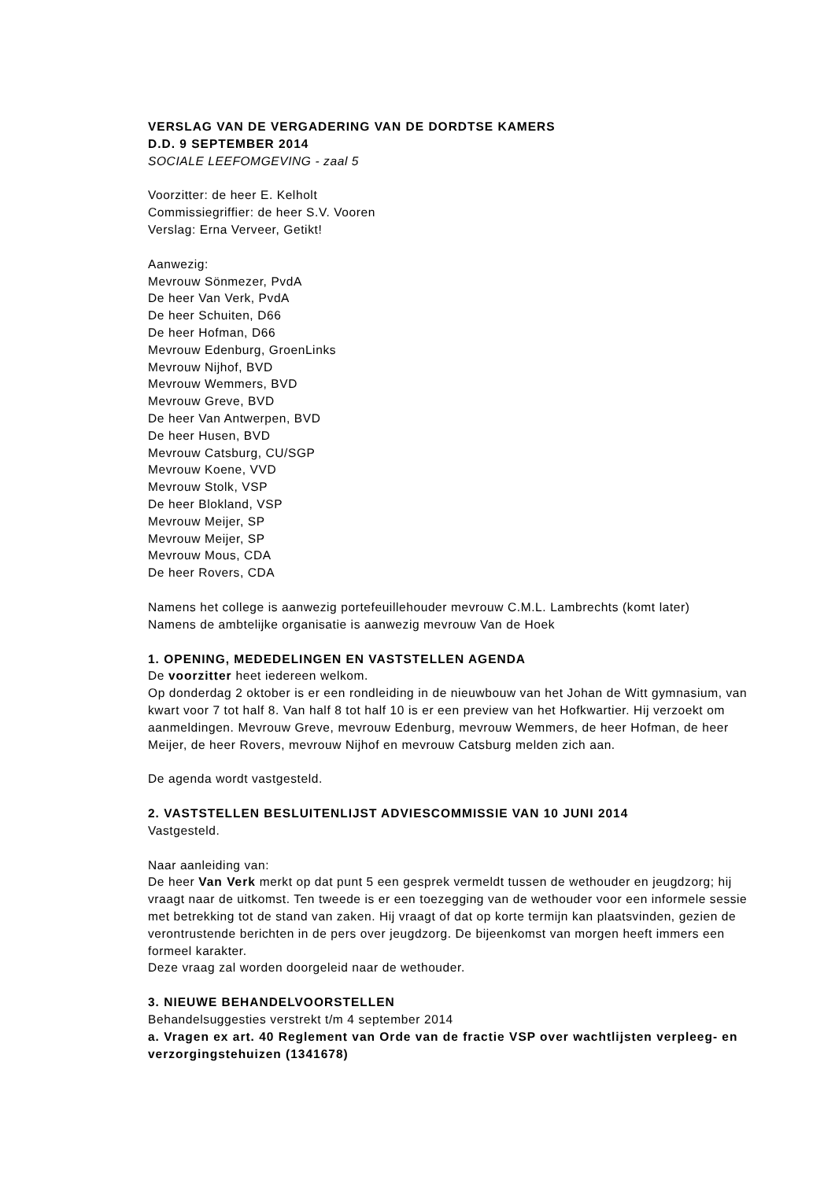VERSLAG VAN DE VERGADERING VAN DE DORDTSE KAMERS
D.D. 9 SEPTEMBER 2014
SOCIALE LEEFOMGEVING - zaal 5
Voorzitter: de heer E. Kelholt
Commissiegriffier: de heer S.V. Vooren
Verslag: Erna Verveer, Getikt!
Aanwezig:
Mevrouw Sönmezer, PvdA
De heer Van Verk, PvdA
De heer Schuiten, D66
De heer Hofman, D66
Mevrouw Edenburg, GroenLinks
Mevrouw Nijhof, BVD
Mevrouw Wemmers, BVD
Mevrouw Greve, BVD
De heer Van Antwerpen, BVD
De heer Husen, BVD
Mevrouw Catsburg, CU/SGP
Mevrouw Koene, VVD
Mevrouw Stolk, VSP
De heer Blokland, VSP
Mevrouw Meijer, SP
Mevrouw Meijer, SP
Mevrouw Mous, CDA
De heer Rovers, CDA
Namens het college is aanwezig portefeuillehouder mevrouw C.M.L. Lambrechts (komt later)
Namens de ambtelijke organisatie is aanwezig mevrouw Van de Hoek
1. OPENING, MEDEDELINGEN EN VASTSTELLEN AGENDA
De voorzitter heet iedereen welkom.
Op donderdag 2 oktober is er een rondleiding in de nieuwbouw van het Johan de Witt gymnasium, van kwart voor 7 tot half 8. Van half 8 tot half 10 is er een preview van het Hofkwartier. Hij verzoekt om aanmeldingen. Mevrouw Greve, mevrouw Edenburg, mevrouw Wemmers, de heer Hofman, de heer Meijer, de heer Rovers, mevrouw Nijhof en mevrouw Catsburg melden zich aan.
De agenda wordt vastgesteld.
2. VASTSTELLEN BESLUITENLIJST ADVIESCOMMISSIE VAN 10 JUNI 2014
Vastgesteld.
Naar aanleiding van:
De heer Van Verk merkt op dat punt 5 een gesprek vermeldt tussen de wethouder en jeugdzorg; hij vraagt naar de uitkomst. Ten tweede is er een toezegging van de wethouder voor een informele sessie met betrekking tot de stand van zaken. Hij vraagt of dat op korte termijn kan plaatsvinden, gezien de verontrustende berichten in de pers over jeugdzorg. De bijeenkomst van morgen heeft immers een formeel karakter.
Deze vraag zal worden doorgeleid naar de wethouder.
3. NIEUWE BEHANDELVOORSTELLEN
Behandelsuggesties verstrekt t/m 4 september 2014
a. Vragen ex art. 40 Reglement van Orde van de fractie VSP over wachtlijsten verpleeg- en verzorgingstehuizen (1341678)